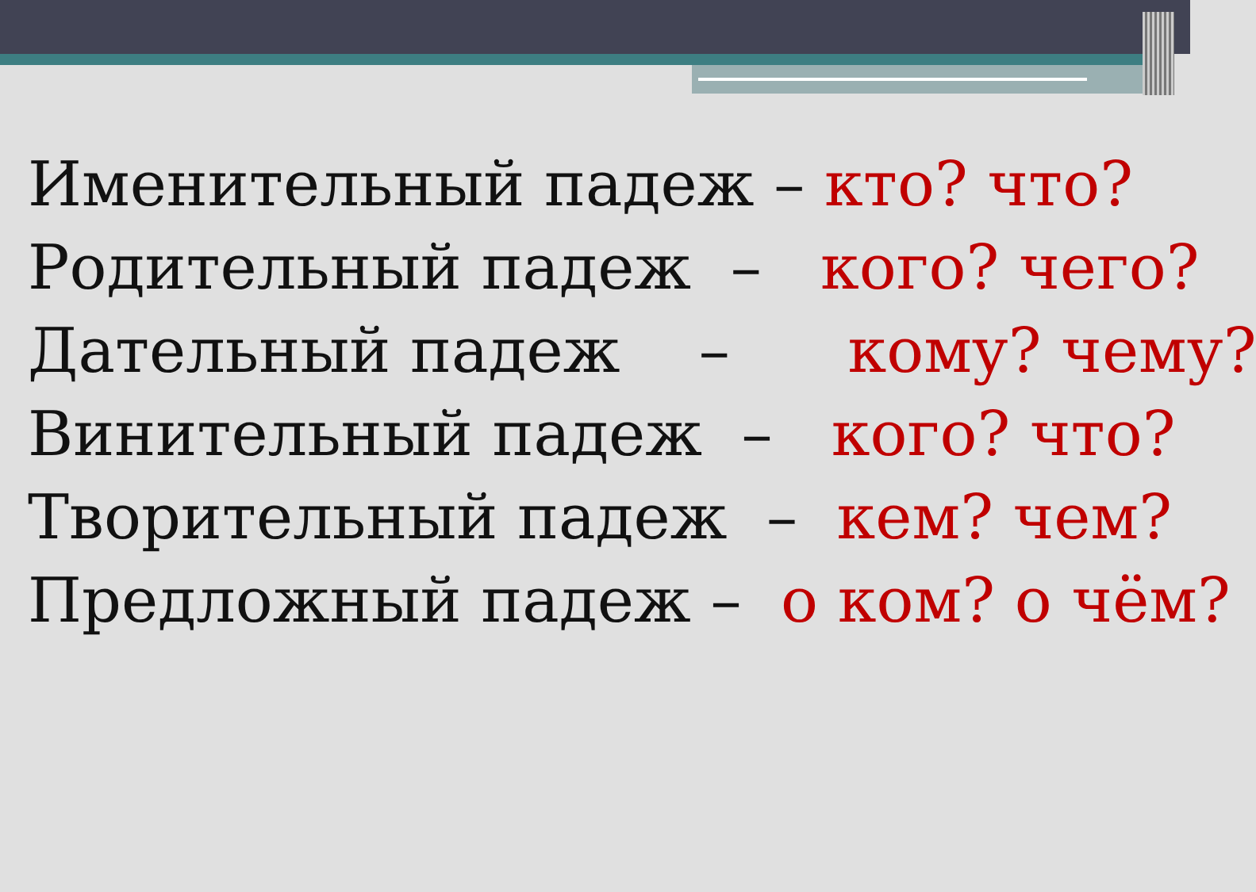Именительный падеж – кто? что?
Родительный падеж – кого? чего?
Дательный падеж – кому? чему?
Винительный падеж – кого? что?
Творительный падеж – кем? чем?
Предложный падеж – о ком? о чём?